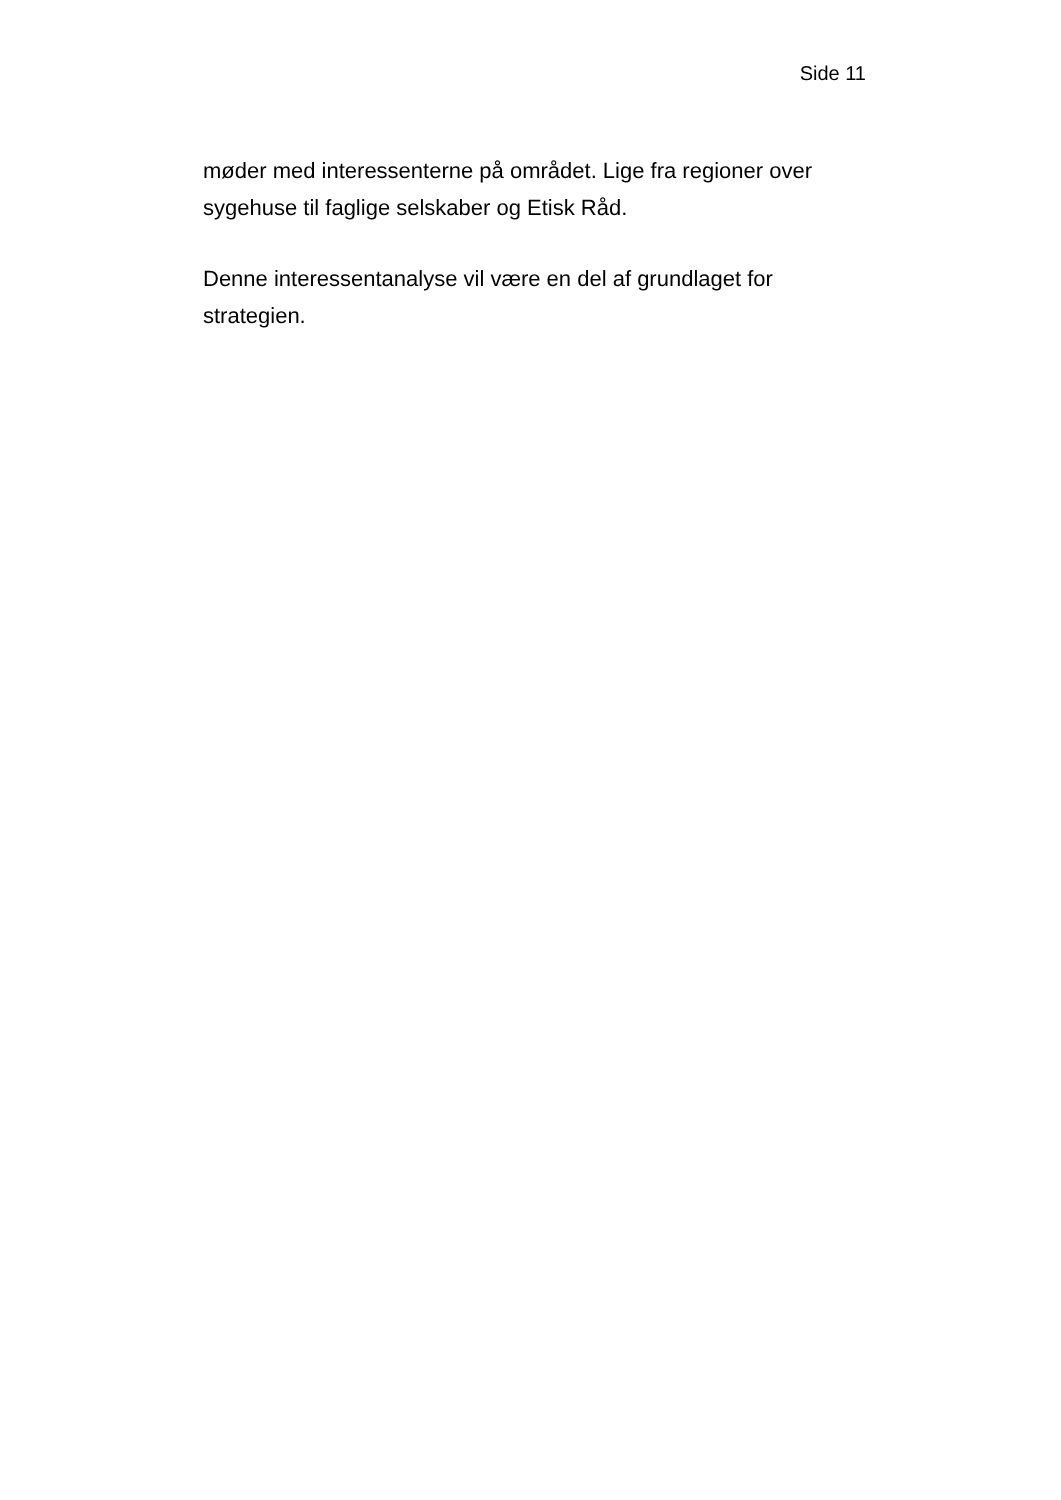Side 11
møder med interessenterne på området. Lige fra regioner over sygehuse til faglige selskaber og Etisk Råd.
Denne interessentanalyse vil være en del af grundlaget for strategien.